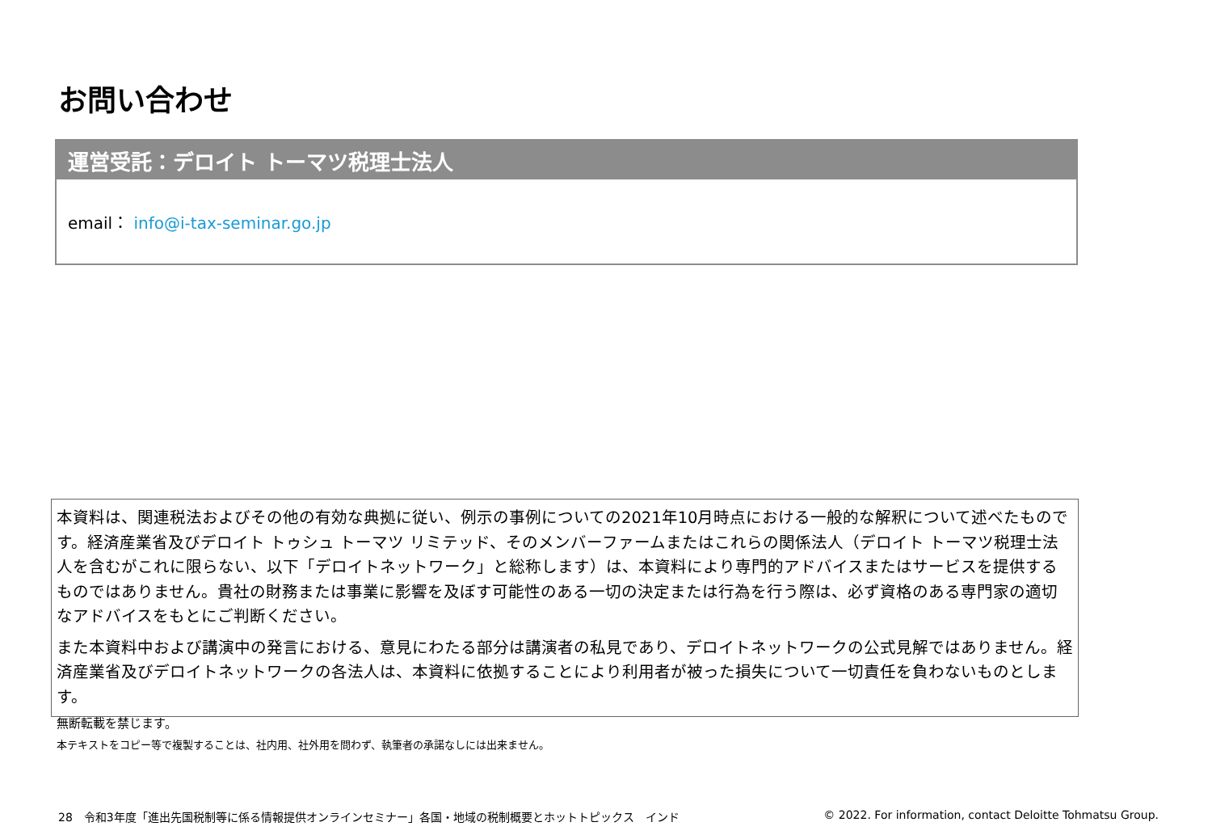お問い合わせ
運営受託：デロイト トーマツ税理士法人
email： info@i-tax-seminar.go.jp
本資料は、関連税法およびその他の有効な典拠に従い、例示の事例についての2021年10月時点における一般的な解釈について述べたものです。経済産業省及びデロイト トゥシュ トーマツ リミテッド、そのメンバーファームまたはこれらの関係法人（デロイト トーマツ税理士法人を含むがこれに限らない、以下「デロイトネットワーク」と総称します）は、本資料により専門的アドバイスまたはサービスを提供するものではありません。貴社の財務または事業に影響を及ぼす可能性のある一切の決定または行為を行う際は、必ず資格のある専門家の適切なアドバイスをもとにご判断ください。
また本資料中および講演中の発言における、意見にわたる部分は講演者の私見であり、デロイトネットワークの公式見解ではありません。経済産業省及びデロイトネットワークの各法人は、本資料に依拠することにより利用者が被った損失について一切責任を負わないものとします。
無断転載を禁じます。
本テキストをコピー等で複製することは、社内用、社外用を問わず、執筆者の承諾なしには出来ません。
28　令和3年度「進出先国税制等に係る情報提供オンラインセミナー」各国・地域の税制概要とホットトピックス　インド © 2022. For information, contact Deloitte Tohmatsu Group.